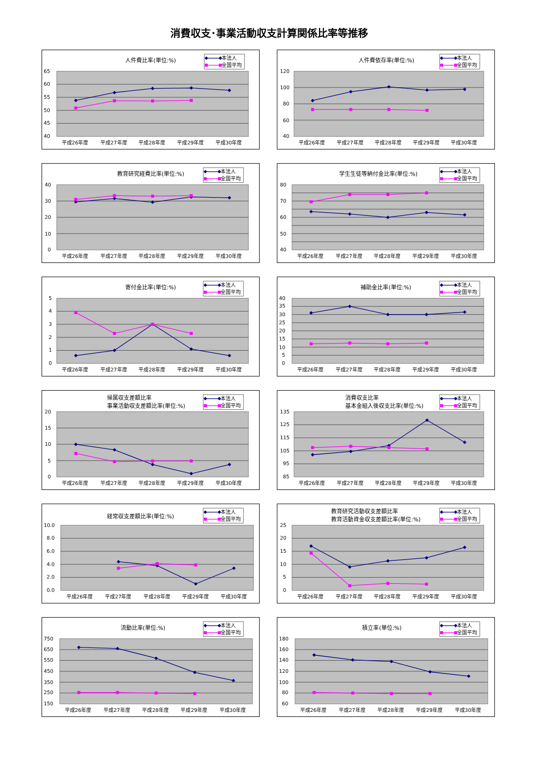消費収支･事業活動収支計算関係比率等推移
人件費比率(単位:%)
本法人
全国平均
65
60
55
50
45
40
平成26年度
平成27年度
平成28年度
平成29年度
平成30年度
人件費依存率(単位:%)
本法人
全国平均
120
100
80
60
40
平成26年度
平成27年度
平成28年度
平成29年度
平成30年度
教育研究経費比率(単位:%)
本法人
全国平均
40
30
20
10
0
平成26年度
平成27年度
平成28年度
平成29年度
平成30年度
学生生徒等納付金比率(単位:%)
本法人
全国平均
80
70
60
50
40
平成26年度
平成27年度
平成28年度
平成29年度
平成30年度
寄付金比率(単位:%)
本法人
全国平均
5
4
3
2
1
0
平成26年度
平成27年度
平成28年度
平成29年度
平成30年度
補助金比率(単位:%)
本法人
全国平均
40
35
30
25
20
15
10
5
0
平成26年度
平成27年度
平成28年度
平成29年度
平成30年度
帰属収支差額比率
事業活動収支差額比率(単位:%)
本法人
全国平均
20
15
10
5
0
平成26年度
平成27年度
平成28年度
平成29年度
平成30年度
消費収支比率
基本金組入後収支比率(単位:%)
本法人
全国平均
135
125
115
105
95
85
平成26年度
平成27年度
平成28年度
平成29年度
平成30年度
経常収支差額比率(単位:%)
本法人
全国平均
10.0
8.0
6.0
4.0
2.0
0.0
平成26年度
平成27年度
平成28年度
平成29年度
平成30年度
教育研究活動収支差額比率
教育活動資金収支差額比率(単位:%)
本法人
全国平均
25
20
15
10
5
0
平成26年度
平成27年度
平成28年度
平成29年度
平成30年度
流動比率(単位:%)
本法人
全国平均
750
650
550
450
350
250
150
平成26年度
平成27年度
平成28年度
平成29年度
平成30年度
積立率(単位:%)
本法人
全国平均
180
160
140
120
100
80
60
平成26年度
平成27年度
平成28年度
平成29年度
平成30年度